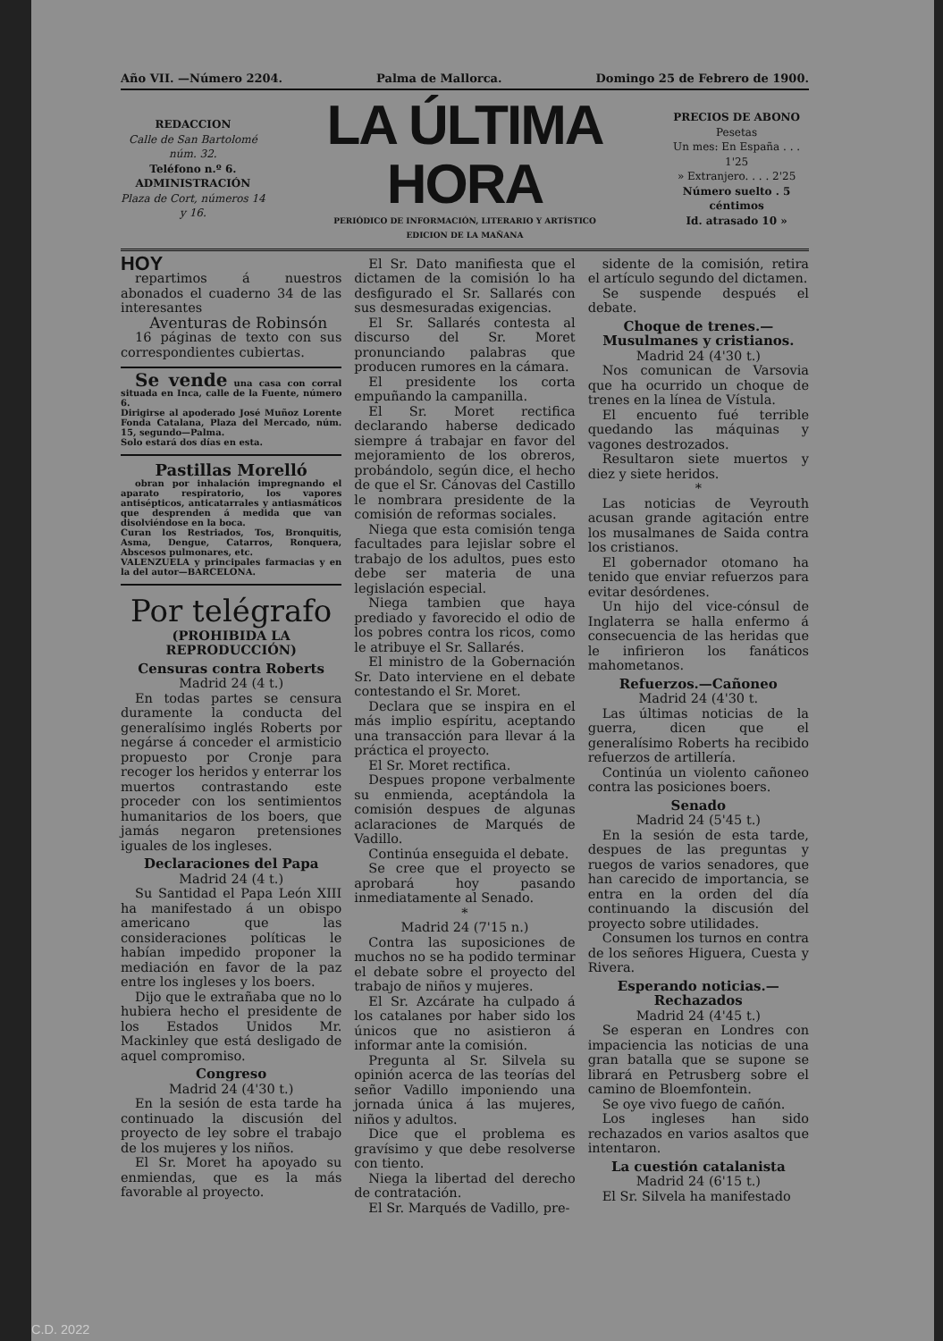Año VII. —Número 2204. Palma de Mallorca. Domingo 25 de Febrero de 1900.
REDACCION
Calle de San Bartolomé núm. 32.
Teléfono n.º 6.
ADMINISTRACIÓN
Plaza de Cort, números 14 y 16.
LA ÚLTIMA HORA
PERIÓDICO DE INFORMACIÓN, LITERARIO Y ARTÍSTICO
EDICION DE LA MAÑANA
PRECIOS DE ABONO
Pesetas
Un mes: En España . . . 1'25
» Extranjero. . . . 2'25
Número suelto . 5 céntimos
Id. atrasado 10 »
HOY
repartimos á nuestros abonados el cuaderno 34 de las interesantes
Aventuras de Robinsón
16 páginas de texto con sus correspondientes cubiertas.
Se vende una casa con corral situada en Inca, calle de la Fuente, número 6.
Dirigirse al apoderado José Muñoz Lorente Fonda Catalana, Plaza del Mercado, núm. 15, segundo—Palma.
Solo estará dos días en esta.
Pastillas Morelló
obran por inhalación impregnando el aparato respiratorio, los vapores antisépticos, anticatarrales y antiasmáticos que desprenden á medida que van disolviéndose en la boca.
Curan los Restriados, Tos, Bronquitis, Asma, Dengue, Catarros, Ronquera, Abscesos pulmonares, etc.
VALENZUELA y principales farmacias y en la del autor—BARCELONA.
Por telégrafo
(PROHIBIDA LA REPRODUCCIÓN)
Censuras contra Roberts
Madrid 24 (4 t.)
En todas partes se censura duramente la conducta del generalísimo inglés Roberts por negárse á conceder el armisticio propuesto por Cronje para recoger los heridos y enterrar los muertos contrastando este proceder con los sentimientos humanitarios de los boers, que jamás negaron pretensiones iguales de los ingleses.
Declaraciones del Papa
Madrid 24 (4 t.)
Su Santidad el Papa León XIII ha manifestado á un obispo americano que las consideraciones políticas le habían impedido proponer la mediación en favor de la paz entre los ingleses y los boers.
Dijo que le extrañaba que no lo hubiera hecho el presidente de los Estados Unidos Mr. Mackinley que está desligado de aquel compromiso.
Congreso
Madrid 24 (4'30 t.)
En la sesión de esta tarde ha continuado la discusión del proyecto de ley sobre el trabajo de los mujeres y los niños.
El Sr. Moret ha apoyado su enmiendas, que es la más favorable al proyecto.
El Sr. Dato manifiesta que el dictamen de la comisión lo ha desfigurado el Sr. Sallarés con sus desmesuradas exigencias.
El Sr. Sallarés contesta al discurso del Sr. Moret pronunciando palabras que producen rumores en la cámara.
El presidente los corta empuñando la campanilla.
El Sr. Moret rectifica declarando haberse dedicado siempre á trabajar en favor del mejoramiento de los obreros, probándolo, según dice, el hecho de que el Sr. Cánovas del Castillo le nombrara presidente de la comisión de reformas sociales.
Niega que esta comisión tenga facultades para lejislar sobre el trabajo de los adultos, pues esto debe ser materia de una legislación especial.
Niega tambien que haya prediado y favorecido el odio de los pobres contra los ricos, como le atribuye el Sr. Sallarés.
El ministro de la Gobernación Sr. Dato interviene en el debate contestando el Sr. Moret.
Declara que se inspira en el más implio espíritu, aceptando una transacción para llevar á la práctica el proyecto.
El Sr. Moret rectifica.
Despues propone verbalmente su enmienda, aceptándola la comisión despues de algunas aclaraciones de Marqués de Vadillo.
Continúa enseguida el debate.
Se cree que el proyecto se aprobará hoy pasando inmediatamente al Senado.
*
Madrid 24 (7'15 n.)
Contra las suposiciones de muchos no se ha podido terminar el debate sobre el proyecto del trabajo de niños y mujeres.
El Sr. Azcárate ha culpado á los catalanes por haber sido los únicos que no asistieron á informar ante la comisión.
Pregunta al Sr. Silvela su opinión acerca de las teorías del señor Vadillo imponiendo una jornada única á las mujeres, niños y adultos.
Dice que el problema es gravísimo y que debe resolverse con tiento.
Niega la libertad del derecho de contratación.
El Sr. Marqués de Vadillo, pre-
sidente de la comisión, retira el artículo segundo del dictamen.
Se suspende después el debate.
Choque de trenes.—Musulmanes y cristianos.
Madrid 24 (4'30 t.)
Nos comunican de Varsovia que ha ocurrido un choque de trenes en la línea de Vístula.
El encuento fué terrible quedando las máquinas y vagones destrozados.
Resultaron siete muertos y diez y siete heridos.
*
Las noticias de Veyrouth acusan grande agitación entre los musalmanes de Saida contra los cristianos.
El gobernador otomano ha tenido que enviar refuerzos para evitar desórdenes.
Un hijo del vice-cónsul de Inglaterra se halla enfermo á consecuencia de las heridas que le infirieron los fanáticos mahometanos.
Refuerzos.—Cañoneo
Madrid 24 (4'30 t.
Las últimas noticias de la guerra, dicen que el generalísimo Roberts ha recibido refuerzos de artillería.
Continúa un violento cañoneo contra las posiciones boers.
Senado
Madrid 24 (5'45 t.)
En la sesión de esta tarde, despues de las preguntas y ruegos de varios senadores, que han carecido de importancia, se entra en la orden del día continuando la discusión del proyecto sobre utilidades.
Consumen los turnos en contra de los señores Higuera, Cuesta y Rivera.
Esperando noticias.—Rechazados
Madrid 24 (4'45 t.)
Se esperan en Londres con impaciencia las noticias de una gran batalla que se supone se librará en Petrusberg sobre el camino de Bloemfontein.
Se oye vivo fuego de cañón.
Los ingleses han sido rechazados en varios asaltos que intentaron.
La cuestión catalanista
Madrid 24 (6'15 t.)
El Sr. Silvela ha manifestado
C.D. 2022